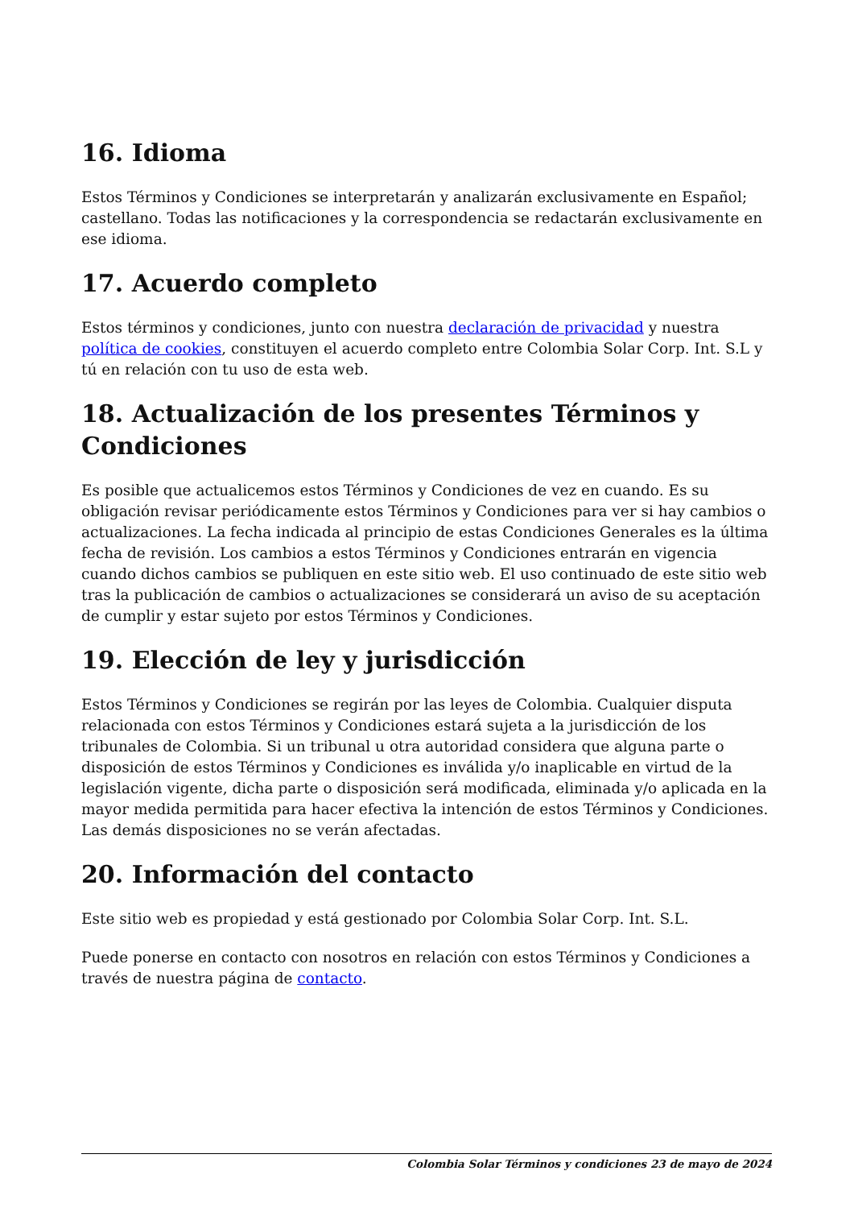16. Idioma
Estos Términos y Condiciones se interpretarán y analizarán exclusivamente en Español; castellano. Todas las notificaciones y la correspondencia se redactarán exclusivamente en ese idioma.
17. Acuerdo completo
Estos términos y condiciones, junto con nuestra declaración de privacidad y nuestra política de cookies, constituyen el acuerdo completo entre Colombia Solar Corp. Int. S.L y tú en relación con tu uso de esta web.
18. Actualización de los presentes Términos y Condiciones
Es posible que actualicemos estos Términos y Condiciones de vez en cuando. Es su obligación revisar periódicamente estos Términos y Condiciones para ver si hay cambios o actualizaciones. La fecha indicada al principio de estas Condiciones Generales es la última fecha de revisión. Los cambios a estos Términos y Condiciones entrarán en vigencia cuando dichos cambios se publiquen en este sitio web. El uso continuado de este sitio web tras la publicación de cambios o actualizaciones se considerará un aviso de su aceptación de cumplir y estar sujeto por estos Términos y Condiciones.
19. Elección de ley y jurisdicción
Estos Términos y Condiciones se regirán por las leyes de Colombia. Cualquier disputa relacionada con estos Términos y Condiciones estará sujeta a la jurisdicción de los tribunales de Colombia. Si un tribunal u otra autoridad considera que alguna parte o disposición de estos Términos y Condiciones es inválida y/o inaplicable en virtud de la legislación vigente, dicha parte o disposición será modificada, eliminada y/o aplicada en la mayor medida permitida para hacer efectiva la intención de estos Términos y Condiciones. Las demás disposiciones no se verán afectadas.
20. Información del contacto
Este sitio web es propiedad y está gestionado por Colombia Solar Corp. Int. S.L.
Puede ponerse en contacto con nosotros en relación con estos Términos y Condiciones a través de nuestra página de contacto.
Colombia Solar Términos y condiciones 23 de mayo de 2024